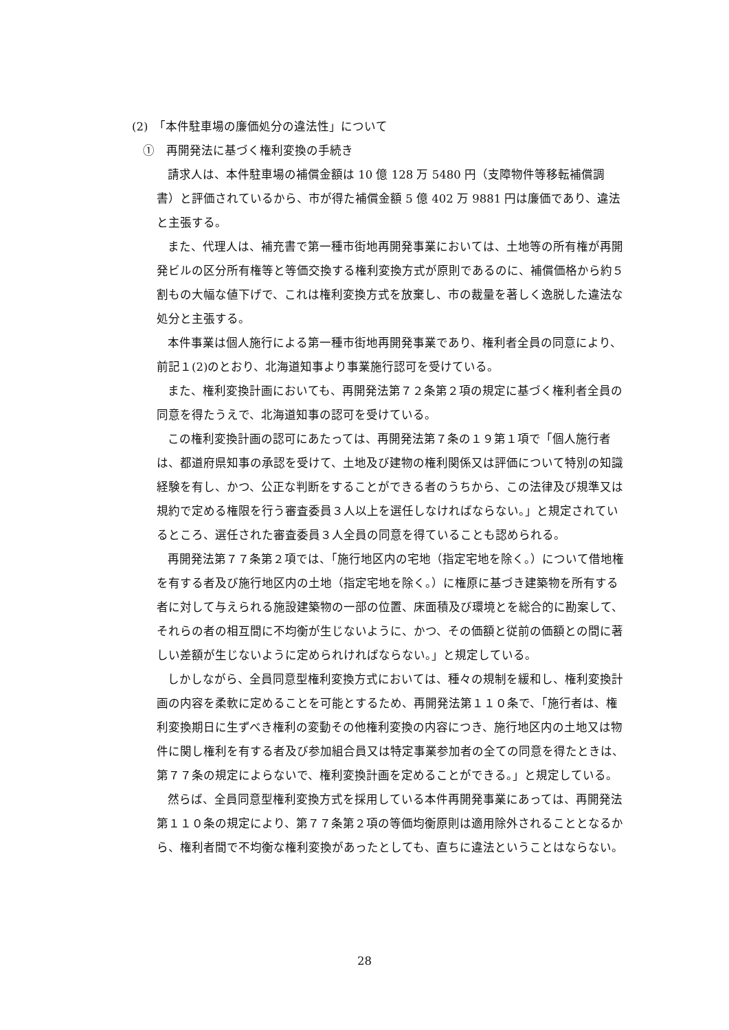(2)　「本件駐車場の廉価処分の違法性」について
①　再開発法に基づく権利変換の手続き
請求人は、本件駐車場の補償金額は 10 億 128 万 5480 円（支障物件等移転補償調書）と評価されているから、市が得た補償金額 5 億 402 万 9881 円は廉価であり、違法と主張する。
また、代理人は、補充書で第一種市街地再開発事業においては、土地等の所有権が再開発ビルの区分所有権等と等価交換する権利変換方式が原則であるのに、補償価格から約５割もの大幅な値下げで、これは権利変換方式を放棄し、市の裁量を著しく逸脱した違法な処分と主張する。
本件事業は個人施行による第一種市街地再開発事業であり、権利者全員の同意により、前記１(2)のとおり、北海道知事より事業施行認可を受けている。
また、権利変換計画においても、再開発法第７２条第２項の規定に基づく権利者全員の同意を得たうえで、北海道知事の認可を受けている。
この権利変換計画の認可にあたっては、再開発法第７条の１９第１項で「個人施行者は、都道府県知事の承認を受けて、土地及び建物の権利関係又は評価について特別の知識経験を有し、かつ、公正な判断をすることができる者のうちから、この法律及び規準又は規約で定める権限を行う審査委員３人以上を選任しなければならない。」と規定されているところ、選任された審査委員３人全員の同意を得ていることも認められる。
再開発法第７７条第２項では、「施行地区内の宅地（指定宅地を除く。）について借地権を有する者及び施行地区内の土地（指定宅地を除く。）に権原に基づき建築物を所有する者に対して与えられる施設建築物の一部の位置、床面積及び環境とを総合的に勘案して、それらの者の相互間に不均衡が生じないように、かつ、その価額と従前の価額との間に著しい差額が生じないように定められければならない。」と規定している。
しかしながら、全員同意型権利変換方式においては、種々の規制を緩和し、権利変換計画の内容を柔軟に定めることを可能とするため、再開発法第１１０条で、「施行者は、権利変換期日に生ずべき権利の変動その他権利変換の内容につき、施行地区内の土地又は物件に関し権利を有する者及び参加組合員又は特定事業参加者の全ての同意を得たときは、第７７条の規定によらないで、権利変換計画を定めることができる。」と規定している。
然らば、全員同意型権利変換方式を採用している本件再開発事業にあっては、再開発法第１１０条の規定により、第７７条第２項の等価均衡原則は適用除外されることとなるから、権利者間で不均衡な権利変換があったとしても、直ちに違法ということはならない。
28